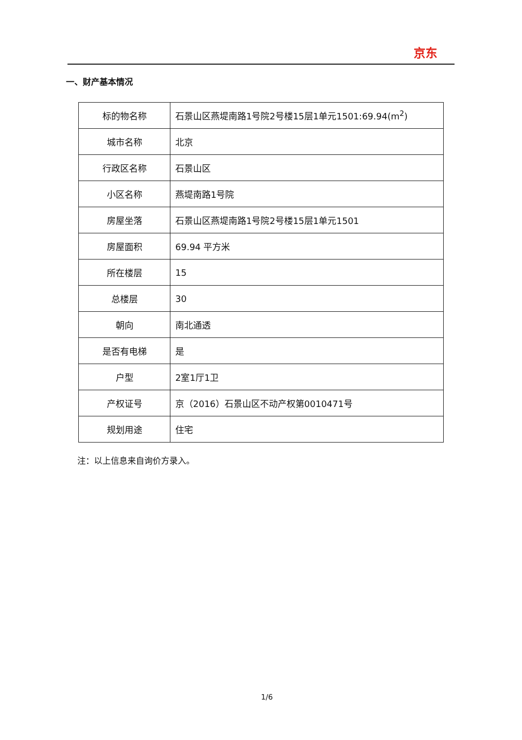京东
一、财产基本情况
| 标的物名称 | 石景山区燕堤南路1号院2号楼15层1单元1501:69.94(m<sup>2</sup>) |
| 城市名称 | 北京 |
| 行政区名称 | 石景山区 |
| 小区名称 | 燕堤南路1号院 |
| 房屋坐落 | 石景山区燕堤南路1号院2号楼15层1单元1501 |
| 房屋面积 | 69.94 平方米 |
| 所在楼层 | 15 |
| 总楼层 | 30 |
| 朝向 | 南北通透 |
| 是否有电梯 | 是 |
| 户型 | 2室1厅1卫 |
| 产权证号 | 京（2016）石景山区不动产权第0010471号 |
| 规划用途 | 住宅 |
注：以上信息来自询价方录入。
1/6